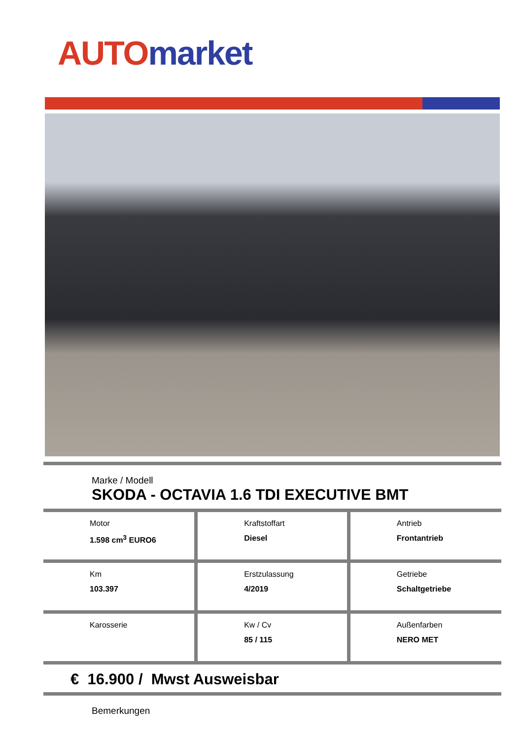AUTO market
Marke / Modell
SKODA - OCTAVIA 1.6 TDI EXECUTIVE BMT
| Motor 1.598 cm<sup>3</sup> EURO6 | Kraftstoffart Diesel | Antrieb Frontantrieb |
| Km 103.397 | Erstzulassung 4/2019 | Getriebe Schaltgetriebe |
| Karosserie | Kw / Cv 85 / 115 | Außenfarben NERO MET |
€ 16.900 / Mwst Ausweisbar
Bemerkungen